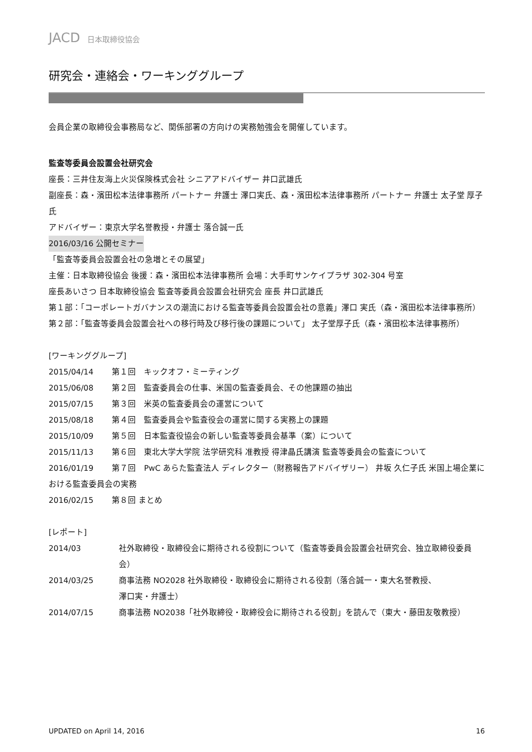JACD 日本取締役協会
研究会・連絡会・ワーキンググループ
会員企業の取締役会事務局など、関係部署の方向けの実務勉強会を開催しています。
監査等委員会設置会社研究会
座長：三井住友海上火災保険株式会社 シニアアドバイザー 井口武雄氏
副座長：森・濱田松本法律事務所 パートナー 弁護士 澤口実氏、森・濱田松本法律事務所 パートナー 弁護士 太子堂 厚子氏
アドバイザー：東京大学名誉教授・弁護士 落合誠一氏
2016/03/16 公開セミナー
「監査等委員会設置会社の急増とその展望」
主催：日本取締役協会 後援：森・濱田松本法律事務所 会場：大手町サンケイプラザ 302-304 号室
座長あいさつ 日本取締役協会 監査等委員会設置会社研究会 座長 井口武雄氏
第１部：「コーポレートガバナンスの潮流における監査等委員会設置会社の意義」澤口 実氏（森・濱田松本法律事務所）
第２部：「監査等委員会設置会社への移行時及び移行後の課題について」 太子堂厚子氏（森・濱田松本法律事務所）
[ワーキンググループ]
2015/04/14　　 第１回　キックオフ・ミーティング
2015/06/08　　 第２回　監査委員会の仕事、米国の監査委員会、その他課題の抽出
2015/07/15　　 第３回　米英の監査委員会の運営について
2015/08/18　　 第４回　監査委員会や監査役会の運営に関する実務上の課題
2015/10/09　　 第５回　日本監査役協会の新しい監査等委員会基準（案）について
2015/11/13　　 第６回　東北大学大学院 法学研究科 准教授 得津晶氏講演 監査等委員会の監査について
2016/01/19　　 第７回　PwC あらた監査法人 ディレクター（財務報告アドバイザリー） 井坂 久仁子氏 米国上場企業における監査委員会の実務
2016/02/15　　 第８回 まとめ
[レポート]
2014/03 社外取締役・取締役会に期待される役割について（監査等委員会設置会社研究会、独立取締役委員会）
2014/03/25 商事法務 NO2028 社外取締役・取締役会に期待される役割（落合誠一・東大名誉教授、
澤口実・弁護士）
2014/07/15 商事法務 NO2038「社外取締役・取締役会に期待される役割」を読んで（東大・藤田友敬教授）
UPDATED on April 14, 2016 16